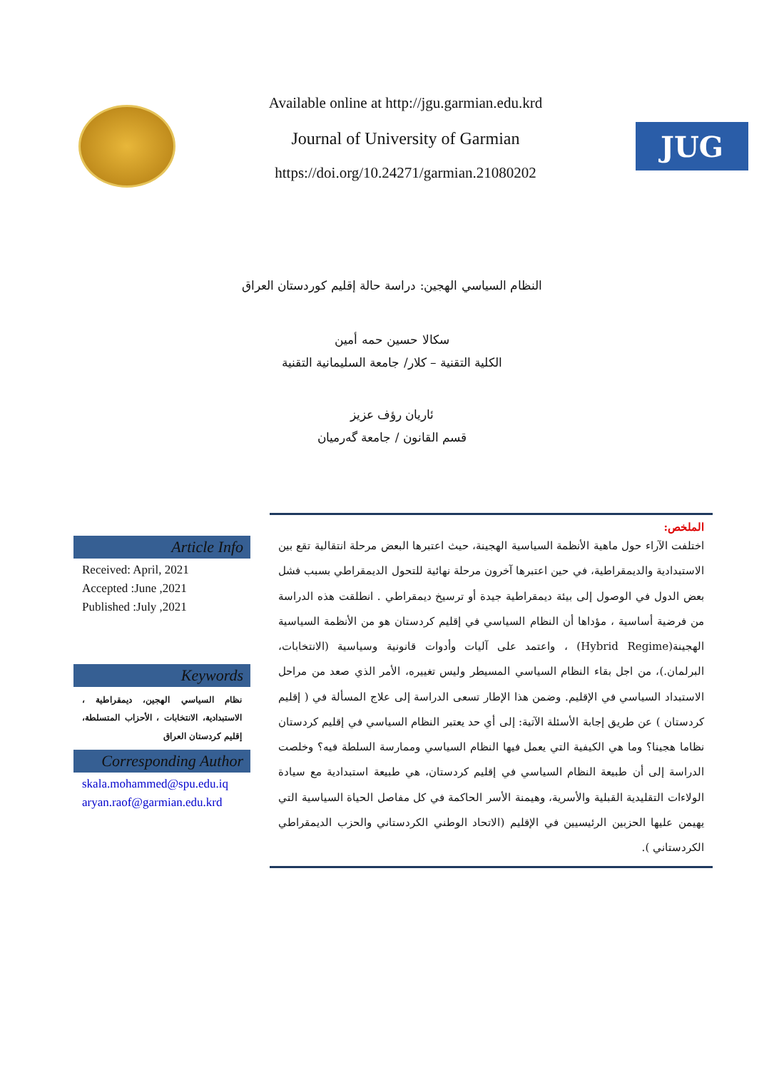Available online at http://jgu.garmian.edu.krd
Journal of University of Garmian
https://doi.org/10.24271/garmian.21080202
JUG
النظام السياسي الهجين: دراسة حالة إقليم كوردستان العراق
سكالا حسين حمه أمين
الكلية التقنية – كلار/ جامعة السليمانية التقنية
ئاريان رؤف عزيز
قسم القانون / جامعة گەرميان
Article Info
Received: April, 2021
Accepted :June ,2021
Published :July ,2021
Keywords
نظام السياسي الهجين، ديمقراطية ، الاستبدادية، الانتخابات ، الأحزاب المتسلطة، إقليم كردستان العراق
Corresponding Author
skala.mohammed@spu.edu.iq
aryan.raof@garmian.edu.krd
الملخص:
اختلفت الآراء حول ماهية الأنظمة السياسية الهجينة، حيث اعتبرها البعض مرحلة انتقالية تقع بين الاستبدادية والديمقراطية، في حين اعتبرها آخرون مرحلة نهائية للتحول الديمقراطي بسبب فشل بعض الدول في الوصول إلى بيئة ديمقراطية جيدة أو ترسيخ ديمقراطي . انطلقت هذه الدراسة من فرضية أساسية ، مؤداها أن النظام السياسي في إقليم كردستان هو من الأنظمة السياسية الهجينة(Hybrid Regime) ، واعتمد على آليات وأدوات قانونية وسياسية (الانتخابات، البرلمان.)، من اجل بقاء النظام السياسي المسيطر وليس تغييره، الأمر الذي صعد من مراحل الاستبداد السياسي في الإقليم. وضمن هذا الإطار تسعى الدراسة إلى علاج المسألة في ( إقليم كردستان ) عن طريق إجابة الأسئلة الآتية: إلى أي حد يعتبر النظام السياسي في إقليم كردستان نظاما هجينا؟ وما هي الكيفية التي يعمل فيها النظام السياسي وممارسة السلطة فيه؟ وخلصت الدراسة إلى أن طبيعة النظام السياسي في إقليم كردستان، هي طبيعة استبدادية مع سيادة الولاءات التقليدية القبلية والأسرية، وهيمنة الأسر الحاكمة في كل مفاصل الحياة السياسية التي يهيمن عليها الحزبين الرئيسيين في الإقليم (الاتحاد الوطني الكردستاني والحزب الديمقراطي الكردستاني ).